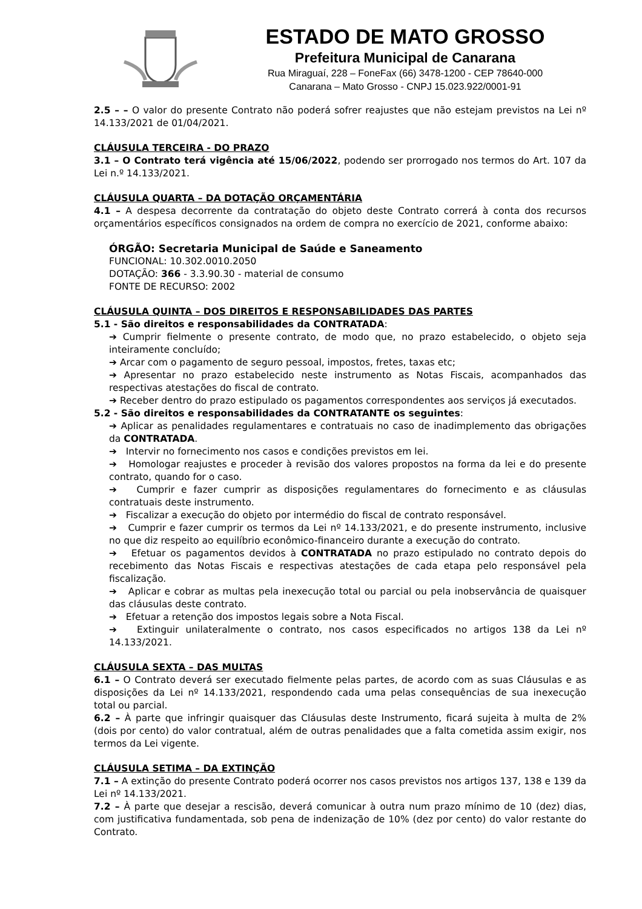ESTADO DE MATO GROSSO
Prefeitura Municipal de Canarana
Rua Miraguaí, 228 – FoneFax (66) 3478-1200 - CEP 78640-000
Canarana – Mato Grosso - CNPJ 15.023.922/0001-91
2.5 – – O valor do presente Contrato não poderá sofrer reajustes que não estejam previstos na Lei nº 14.133/2021 de 01/04/2021.
CLÁUSULA TERCEIRA - DO PRAZO
3.1 – O Contrato terá vigência até 15/06/2022, podendo ser prorrogado nos termos do Art. 107 da Lei n.º 14.133/2021.
CLÁUSULA QUARTA – DA DOTAÇÃO ORÇAMENTÁRIA
4.1 – A despesa decorrente da contratação do objeto deste Contrato correrá à conta dos recursos orçamentários específicos consignados na ordem de compra no exercício de 2021, conforme abaixo:
ÓRGÃO: Secretaria Municipal de Saúde e Saneamento
FUNCIONAL: 10.302.0010.2050
DOTAÇÃO: 366 - 3.3.90.30 - material de consumo
FONTE DE RECURSO: 2002
CLÁUSULA QUINTA – DOS DIREITOS E RESPONSABILIDADES DAS PARTES
5.1 - São direitos e responsabilidades da CONTRATADA:
➔ Cumprir fielmente o presente contrato, de modo que, no prazo estabelecido, o objeto seja inteiramente concluído;
➔ Arcar com o pagamento de seguro pessoal, impostos, fretes, taxas etc;
➔ Apresentar no prazo estabelecido neste instrumento as Notas Fiscais, acompanhados das respectivas atestações do fiscal de contrato.
➔ Receber dentro do prazo estipulado os pagamentos correspondentes aos serviços já executados.
5.2 - São direitos e responsabilidades da CONTRATANTE os seguintes:
➔ Aplicar as penalidades regulamentares e contratuais no caso de inadimplemento das obrigações da CONTRATADA.
➔ Intervir no fornecimento nos casos e condições previstos em lei.
➔ Homologar reajustes e proceder à revisão dos valores propostos na forma da lei e do presente contrato, quando for o caso.
➔ Cumprir e fazer cumprir as disposições regulamentares do fornecimento e as cláusulas contratuais deste instrumento.
➔ Fiscalizar a execução do objeto por intermédio do fiscal de contrato responsável.
➔ Cumprir e fazer cumprir os termos da Lei nº 14.133/2021, e do presente instrumento, inclusive no que diz respeito ao equilíbrio econômico-financeiro durante a execução do contrato.
➔ Efetuar os pagamentos devidos à CONTRATADA no prazo estipulado no contrato depois do recebimento das Notas Fiscais e respectivas atestações de cada etapa pelo responsável pela fiscalização.
➔ Aplicar e cobrar as multas pela inexecução total ou parcial ou pela inobservância de quaisquer das cláusulas deste contrato.
➔ Efetuar a retenção dos impostos legais sobre a Nota Fiscal.
➔ Extinguir unilateralmente o contrato, nos casos especificados no artigos 138 da Lei nº 14.133/2021.
CLÁUSULA SEXTA – DAS MULTAS
6.1 – O Contrato deverá ser executado fielmente pelas partes, de acordo com as suas Cláusulas e as disposições da Lei nº 14.133/2021, respondendo cada uma pelas consequências de sua inexecução total ou parcial.
6.2 – À parte que infringir quaisquer das Cláusulas deste Instrumento, ficará sujeita à multa de 2% (dois por cento) do valor contratual, além de outras penalidades que a falta cometida assim exigir, nos termos da Lei vigente.
CLÁUSULA SETIMA – DA EXTINÇÃO
7.1 – A extinção do presente Contrato poderá ocorrer nos casos previstos nos artigos 137, 138 e 139 da Lei nº 14.133/2021.
7.2 – À parte que desejar a rescisão, deverá comunicar à outra num prazo mínimo de 10 (dez) dias, com justificativa fundamentada, sob pena de indenização de 10% (dez por cento) do valor restante do Contrato.